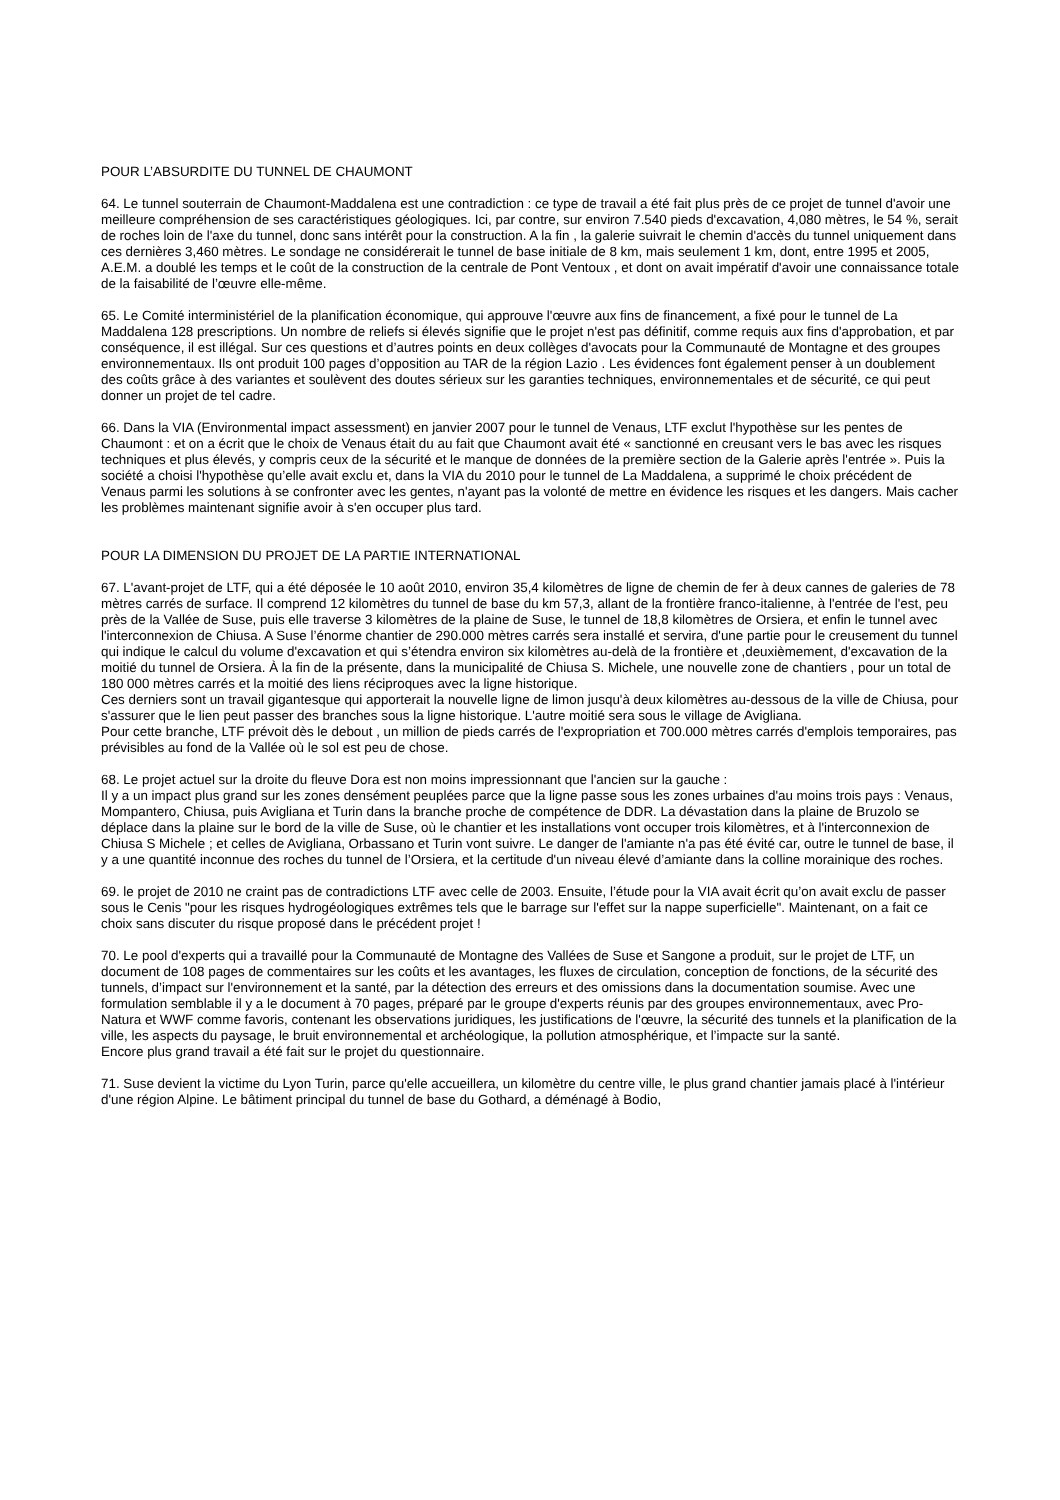POUR L’ABSURDITE DU TUNNEL DE CHAUMONT
64. Le tunnel souterrain de Chaumont-Maddalena est une contradiction : ce type de travail a été fait plus près de ce projet de tunnel d'avoir une meilleure compréhension de ses caractéristiques géologiques. Ici, par contre, sur environ 7.540 pieds d'excavation, 4,080 mètres, le 54 %, serait de roches loin de l'axe du tunnel, donc sans intérêt pour la construction. A la fin , la galerie suivrait le chemin d'accès du tunnel uniquement dans ces dernières 3,460 mètres. Le sondage ne considérerait le tunnel de base initiale de 8 km, mais seulement 1 km, dont, entre 1995 et 2005, A.E.M. a doublé les temps et le coût de la construction de la centrale de Pont Ventoux , et dont on avait impératif d'avoir une connaissance totale de la faisabilité de l’œuvre elle-même.
65. Le Comité interministériel de la planification économique, qui approuve l'œuvre aux fins de financement, a fixé pour le tunnel de La Maddalena 128 prescriptions. Un nombre de reliefs si élevés signifie que le projet n'est pas définitif, comme requis aux fins d'approbation, et par conséquence, il est illégal. Sur ces questions et d’autres points en deux collèges d'avocats pour la Communauté de Montagne et des groupes environnementaux. Ils ont produit 100 pages d’opposition au TAR de la région Lazio . Les évidences font également penser à un doublement des coûts grâce à des variantes et soulèvent des doutes sérieux sur les garanties techniques, environnementales et de sécurité, ce qui peut donner un projet de tel cadre.
66. Dans la VIA (Environmental impact assessment) en janvier 2007 pour le tunnel de Venaus, LTF exclut l'hypothèse sur les pentes de Chaumont : et on a écrit que le choix de Venaus était du au fait que Chaumont avait été « sanctionné en creusant vers le bas avec les risques techniques et plus élevés, y compris ceux de la sécurité et le manque de données de la première section de la Galerie après l'entrée ». Puis la société a choisi l'hypothèse qu’elle avait exclu et, dans la VIA du 2010 pour le tunnel de La Maddalena, a supprimé le choix précédent de Venaus parmi les solutions à se confronter avec les gentes, n'ayant pas la volonté de mettre en évidence les risques et les dangers. Mais cacher les problèmes maintenant signifie avoir à s'en occuper plus tard.
POUR LA DIMENSION DU PROJET DE LA PARTIE INTERNATIONAL
67. L'avant-projet de LTF, qui a été déposée le 10 août 2010, environ 35,4 kilomètres de ligne de chemin de fer à deux cannes de galeries de 78 mètres carrés de surface. Il comprend 12 kilomètres du tunnel de base du km 57,3, allant de la frontière franco-italienne, à l'entrée de l'est, peu près de la Vallée de Suse, puis elle traverse 3 kilomètres de la plaine de Suse, le tunnel de 18,8 kilomètres de Orsiera, et enfin le tunnel avec l'interconnexion de Chiusa. A Suse l’énorme chantier de 290.000 mètres carrés sera installé et servira, d'une partie pour le creusement du tunnel qui indique le calcul du volume d'excavation et qui s’étendra environ six kilomètres au-delà de la frontière et ,deuxièmement, d'excavation de la moitié du tunnel de Orsiera. À la fin de la présente, dans la municipalité de Chiusa S. Michele, une nouvelle zone de chantiers , pour un total de 180 000 mètres carrés et la moitié des liens réciproques avec la ligne historique.
Ces derniers sont un travail gigantesque qui apporterait la nouvelle ligne de limon jusqu'à deux kilomètres au-dessous de la ville de Chiusa, pour s'assurer que le lien peut passer des branches sous la ligne historique. L'autre moitié sera sous le village de Avigliana.
Pour cette branche, LTF prévoit dès le debout , un million de pieds carrés de l'expropriation et 700.000 mètres carrés d'emplois temporaires, pas prévisibles au fond de la Vallée où le sol est peu de chose.
68. Le projet actuel sur la droite du fleuve Dora est non moins impressionnant que l'ancien sur la gauche :
Il y a un impact plus grand sur les zones densément peuplées parce que la ligne passe sous les zones urbaines d'au moins trois pays : Venaus, Mompantero, Chiusa, puis Avigliana et Turin dans la branche proche de compétence de DDR. La dévastation dans la plaine de Bruzolo se déplace dans la plaine sur le bord de la ville de Suse, où le chantier et les installations vont occuper trois kilomètres, et à l'interconnexion de Chiusa S Michele ; et celles de Avigliana, Orbassano et Turin vont suivre. Le danger de l'amiante n'a pas été évité car, outre le tunnel de base, il y a une quantité inconnue des roches du tunnel de l’Orsiera, et la certitude d'un niveau élevé d’amiante dans la colline morainique des roches.
69. le projet de 2010 ne craint pas de contradictions LTF avec celle de 2003. Ensuite, l’étude pour la VIA avait écrit qu’on avait exclu de passer sous le Cenis "pour les risques hydrogéologiques extrêmes tels que le barrage sur l'effet sur la nappe superficielle". Maintenant, on a fait ce choix sans discuter du risque proposé dans le précédent projet !
70. Le pool d'experts qui a travaillé pour la Communauté de Montagne des Vallées de Suse et Sangone a produit, sur le projet de LTF, un document de 108 pages de commentaires sur les coûts et les avantages, les fluxes de circulation, conception de fonctions, de la sécurité des tunnels, d’impact sur l'environnement et la santé, par la détection des erreurs et des omissions dans la documentation soumise. Avec une formulation semblable il y a le document à 70 pages, préparé par le groupe d'experts réunis par des groupes environnementaux, avec Pro-Natura et WWF comme favoris, contenant les observations juridiques, les justifications de l'œuvre, la sécurité des tunnels et la planification de la ville, les aspects du paysage, le bruit environnemental et archéologique, la pollution atmosphérique, et l’impacte sur la santé.
Encore plus grand travail a été fait sur le projet du questionnaire.
71. Suse devient la victime du Lyon Turin, parce qu'elle accueillera, un kilomètre du centre ville, le plus grand chantier jamais placé à l'intérieur d'une région Alpine. Le bâtiment principal du tunnel de base du Gothard, a déménagé à Bodio,